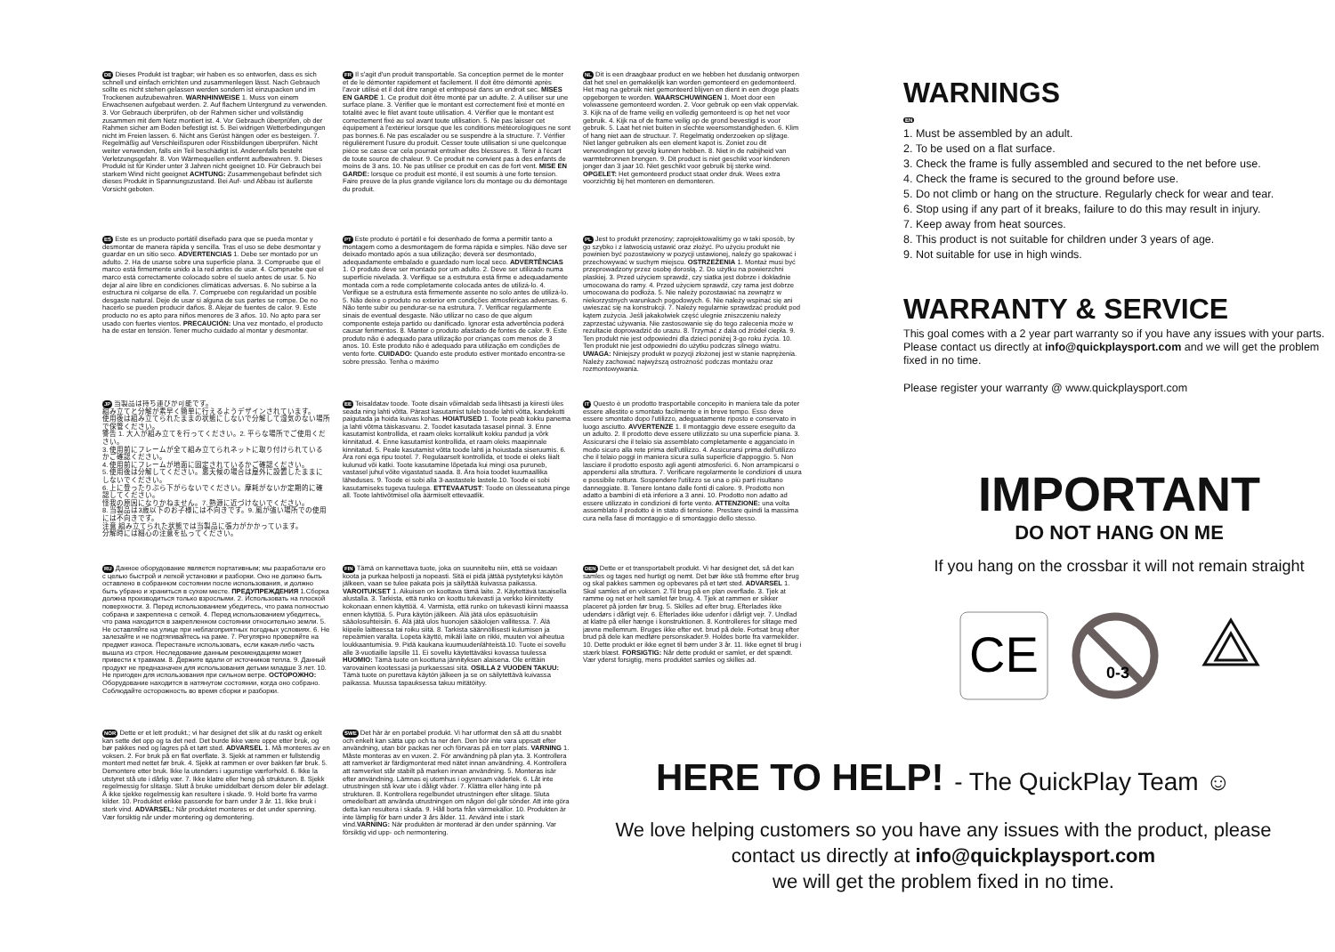DE Dieses Produkt ist tragbar; wir haben es so entworfen, dass es sich schnell und einfach errichten und zusammenlegen lässt. Nach Gebrauch sollte es nicht stehen gelassen werden sondern ist einzupacken und im Trockenen aufzubewahren. WARNHINWEISE 1. Muss von einem Erwachsenen aufgebaut werden. 2. Auf flachem Untergrund zu verwenden. 3. Vor Gebrauch überprüfen, ob der Rahmen sicher und vollständig zusammen mit dem Netz montiert ist. 4. Vor Gebrauch überprüfen, ob der Rahmen sicher am Boden befestigt ist. 5. Bei widrigen Wetterbedingungen nicht im Freien lassen. 6. Nicht ans Gerüst hängen oder es besteigen. 7. Regelmäßig auf Verschleißspuren oder Rissbildungen überprüfen. Nicht weiter verwenden, falls ein Teil beschädigt ist. Anderenfalls besteht Verletzungsgefahr. 8. Von Wärmequellen entfernt aufbewahren. 9. Dieses Produkt ist für Kinder unter 3 Jahren nicht geeignet 10. Für Gebrauch bei starkem Wind nicht geeignet ACHTUNG: Zusammengebaut befindet sich dieses Produkt in Spannungszustand. Bei Auf- und Abbau ist äußerste Vorsicht geboten.
FR Il s'agit d'un produit transportable. Sa conception permet de le monter et de le démonter rapidement et facilement. Il doit être démonté après l'avoir utilisé et il doit être rangé et entreposé dans un endroit sec. MISES EN GARDE 1. Ce produit doit être monté par un adulte. 2. A utiliser sur une surface plane. 3. Vérifier que le montant est correctement fixé et monté en totalité avec le filet avant toute utilisation. 4. Vérifier que le montant est correctement fixé au sol avant toute utilisation. 5. Ne pas laisser cet équipement à l'extérieur lorsque que les conditions météorologiques ne sont pas bonnes.6. Ne pas escalader ou se suspendre à la structure. 7. Vérifier régulièrement l'usure du produit. Cesser toute utilisation si une quelconque pièce se casse car cela pourrait entraîner des blessures. 8. Tenir à l'écart de toute source de chaleur. 9. Ce produit ne convient pas à des enfants de moins de 3 ans. 10. Ne pas utiliser ce produit en cas de fort vent. MISE EN GARDE: lorsque ce produit est monté, il est soumis à une forte tension. Faire preuve de la plus grande vigilance lors du montage ou du démontage du produit.
NL Dit is een draagbaar product en we hebben het dusdanig ontworpen dat het snel en gemakkelijk kan worden gemonteerd en gedemonteerd. Het mag na gebruik niet gemonteerd blijven en dient in een droge plaats opgeborgen te worden. WAARSCHUWINGEN 1. Moet door een volwassene gemonteerd worden. 2. Voor gebruik op een vlak oppervlak. 3. Kijk na of de frame veilig en volledig gemonteerd is op het net voor gebruik. 4. Kijk na of de frame veilig op de grond bevestigd is voor gebruik. 5. Laat het niet buiten in slechte weersomstandigheden. 6. Klim of hang niet aan de structuur. 7. Regelmatig onderzoeken op slijtage. Niet langer gebruiken als een element kapot is. Zoniet zou dit verwondingen tot gevolg kunnen hebben. 8. Niet in de nabijheid van warmtebronnen brengen. 9. Dit product is niet geschikt voor kinderen jonger dan 3 jaar 10. Niet geschikt voor gebruik bij sterke wind. OPGELET: Het gemonteerd product staat onder druk. Wees extra voorzichtig bij het monteren en demonteren.
ES Este es un producto portátil diseñado para que se pueda montar y desmontar de manera rápida y sencilla. Tras el uso se debe desmontar y guardar en un sitio seco. ADVERTENCIAS 1. Debe ser montado por un adulto. 2. Ha de usarse sobre una superficie plana. 3. Compruebe que el marco está firmemente unido a la red antes de usar. 4. Compruebe que el marco está correctamente colocado sobre el suelo antes de usar. 5. No dejar al aire libre en condiciones climáticas adversas. 6. No subirse a la estructura ni colgarse de ella. 7. Compruebe con regularidad un posible desgaste natural. Deje de usar si alguna de sus partes se rompe. De no hacerlo se pueden producir daños. 8. Alejar de fuentes de calor. 9. Este producto no es apto para niños menores de 3 años. 10. No apto para ser usado con fuertes vientos. PRECAUCIÓN: Una vez montado, el producto ha de estar en tensión. Tener mucho cuidado al montar y desmontar.
PT Este produto é portátil e foi desenhado de forma a permitir tanto a montagem como a desmontagem de forma rápida e simples. Não deve ser deixado montado após a sua utilização; deverá ser desmontado, adequadamente embalado e guardado num local seco. ADVERTÊNCIAS 1. O produto deve ser montado por um adulto. 2. Deve ser utilizado numa superfície nivelada. 3. Verifique se a estrutura está firme e adequadamente montada com a rede completamente colocada antes de utilizá-lo. 4. Verifique se a estrutura está firmemente assente no solo antes de utilizá-lo. 5. Não deixe o produto no exterior em condições atmosféricas adversas. 6. Não tente subir ou pendurar-se na estrutura. 7. Verificar regularmente sinais de eventual desgaste. Não utilizar no caso de que algum componente esteja partido ou danificado. Ignorar esta advertência poderá causar ferimentos. 8. Manter o produto afastado de fontes de calor. 9. Este produto não é adequado para utilização por crianças com menos de 3 anos. 10. Este produto não é adequado para utilização em condições de vento forte. CUIDADO: Quando este produto estiver montado encontra-se sobre pressão. Tenha o máximo
PL Jest to produkt przenośny; zaprojektowaliśmy go w taki sposób, by go szybko i z łatwością ustawić oraz złożyć. Po użyciu produkt nie powinien być pozostawiony w pozycji ustawionej, należy go spakować i przechowywać w suchym miejscu. OSTRZEŻENIA 1. Montaż musi być przeprowadzony przez osobę dorosłą. 2. Do użytku na powierzchni płaskiej. 3. Przed użyciem sprawdź, czy siatka jest dobrze i dokładnie umocowana do ramy. 4. Przed użyciem sprawdź, czy rama jest dobrze umocowana do podłoża. 5. Nie należy pozostawiać na zewnątrz w niekorzystnych warunkach pogodowych. 6. Nie należy wspinać się ani uwieszać się na konstrukcji. 7. Należy regularnie sprawdzać produkt pod kątem zużycia. Jeśli jakakolwiek część ulegnie zniszczeniu należy zaprzestać używania. Nie zastosowanie się do tego zalecenia może w rezultacie doprowadzić do urazu. 8. Trzymać z dala od źródeł ciepła. 9. Ten produkt nie jest odpowiedni dla dzieci poniżej 3-go roku życia. 10. Ten produkt nie jest odpowiedni do użytku podczas silnego wiatru. UWAGA: Niniejszy produkt w pozycji złożonej jest w stanie naprężenia. Należy zachować najwyższą ostrożność podczas montażu oraz rozmontowywania.
JP 当製品は持ち運びが可能です。
組み立てと分解が素早く簡単に行えるようデザインされています。
使用後は組み立てられたままの状態にしないで分解して湿気のない場所で保管ください。
警告 1. 大人が組み立てを行ってください。2. 平らな場所でご使用ください。
3. 使用前にフレームが全て組み立てられネットに取り付けられているかご確認ください。
4. 使用前にフレームが地面に固定されているかご確認ください。
5. 使用後は分解してください。悪天候の場合は屋外に設置したままにしないでください。
6. 上に登ったりぶら下がらないでください。摩耗がないか定期的に確認してください。
怪我の原因になりかねません。7. 熱源に近づけないでください。
8. 当製品は3歳以下のお子様には不向きです。9. 風が強い場所での使用には不向きです。
注意 組み立てられた状態では当製品に張力がかかっています。
分解時には細心の注意を払ってください。
EE Teisaldatav toode. Toote disain võimaldab seda lihtsasti ja kiiresti üles seada ning lahti võtta. Pärast kasutamist tuleb toode lahti võtta, kandekotti paigutada ja hoida kuivas kohas. HOIATUSED 1. Toote peab kokku panema ja lahti võtma täiskasvanu. 2. Toodet kasutada tasasel pinnal. 3. Enne kasutamist kontrollida, et raam oleks korralikult kokku pandud ja võrk kinnitatud. 4. Enne kasutamist kontrollida, et raam oleks maapinnale kinnitatud. 5. Peale kasutamist võtta toode lahti ja hoiustada siseruumis. 6. Ära roni ega ripu tootel. 7. Regulaarselt kontrollida, et toode ei oleks liialt kulunud või katki. Toote kasutamine lõpetada kui mingi osa puruneb, vastasel juhul võite vigastatud saada. 8. Ära hoia toodet kuumaallika läheduses. 9. Toode ei sobi alla 3-aastastele lastele.10. Toode ei sobi kasutamiseks tugeva tuulega. ETTEVAATUST: Toode on ülesseatuna pinge all. Toote lahtivõtmisel olla äärmiselt ettevaatlik.
IT Questo è un prodotto trasportabile concepito in maniera tale da poter essere allestito e smontato facilmente e in breve tempo. Esso deve essere smontato dopo l'utilizzo, adeguatamente riposto e conservato in luogo asciutto. AVVERTENZE 1. Il montaggio deve essere eseguito da un adulto. 2. Il prodotto deve essere utilizzato su una superficie piana. 3. Assicurarsi che il telaio sia assemblato completamente e agganciato in modo sicuro alla rete prima dell'utilizzo. 4. Assicurarsi prima dell'utilizzo che il telaio poggi in maniera sicura sulla superficie d'appoggio. 5. Non lasciare il prodotto esposto agli agenti atmosferici. 6. Non arrampicarsi o appendersi alla struttura. 7. Verificare regolarmente le condizioni di usura e possibile rottura. Sospendere l'utilizzo se una o più parti risultano danneggiate. 8. Tenere lontano dalle fonti di calore. 9. Prodotto non adatto a bambini di età inferiore a 3 anni. 10. Prodotto non adatto ad essere utilizzato in condizioni di forte vento. ATTENZIONE: una volta assemblato il prodotto è in stato di tensione. Prestare quindi la massima cura nella fase di montaggio e di smontaggio dello stesso.
RU Данное оборудование является портативным; мы разработали его с целью быстрой и легкой установки и разборки. Оно не должно быть оставлено в собранном состоянии после использования, и должно быть убрано и храниться в сухом месте. ПРЕДУПРЕЖДЕНИЯ 1.Сборка должна производиться только взрослыми. 2. Использовать на плоской поверхности. 3. Перед использованием убедитесь, что рама полностью собрана и закреплена с сеткой. 4. Перед использованием убедитесь, что рама находится в закрепленном состоянии относительно земли. 5. Не оставляйте на улице при неблагоприятных погодных условиях. 6. Не залезайте и не подтягивайтесь на раме. 7. Регулярно проверяйте на предмет износа. Перестаньте использовать, если какая-либо часть вышла из строя. Неследование данным рекомендациям может привести к травмам. 8. Держите вдали от источников тепла. 9. Данный продукт не предназначен для использования детьми младше 3 лет. 10. Не пригоден для использования при сильном ветре. ОСТОРОЖНО: Оборудование находится в натянутом состоянии, когда оно собрано. Соблюдайте осторожность во время сборки и разборки.
FIN Tämä on kannettava tuote, joka on suunniteltu niin, että se voidaan koota ja purkaa helposti ja nopeasti. Sitä ei pidä jättää pystytetyksi käytön jälkeen, vaan se tulee pakata pois ja säilyttää kuivassa paikassa. VAROITUKSET 1. Aikuisen on koottava tämä laite. 2. Käytettävä tasaisella alustalla. 3. Tarkista, että runko on koottu tukevasti ja verkko kiinnitetty kokonaan ennen käyttöä. 4. Varmista, että runko on tukevasti kiinni maassa ennen käyttöä. 5. Pura käytön jälkeen. Älä jätä ulos epäsuotuisiin sääolosuhteisiin. 6. Älä jätä ulos huonojen sääolojen vallitessa. 7. Älä kiipeile laitteessa tai roiku siitä. 8. Tarkista säännöllisesti kulumisen ja repeämien varalta. Lopeta käyttö, mikäli laite on rikki, muuten voi aiheutua loukkaantumisia. 9. Pidä kaukana kuumuudenlähteistä.10. Tuote ei sovellu alle 3-vuotiaille lapsille 11. Ei sovellu käytettäväksi kovassa tuulessa HUOMIO: Tämä tuote on koottuna jännityksen alaisena. Ole erittäin varovainen kootessasi ja purkaessasi sitä. OSILLA 2 VUODEN TAKUU: Tämä tuote on purettava käytön jälkeen ja se on säilytettävä kuivassa paikassa. Muussa tapauksessa takuu mitätöityy.
DEN Dette er et transportabelt produkt. Vi har designet det, så det kan samles og tages ned hurtigt og nemt. Det bør ikke stå fremme efter brug og skal pakkes sammen og opbevares på et tørt sted. ADVARSEL 1. Skal samles af en voksen. 2.Til brug på en plan overflade. 3. Tjek at ramme og net er helt samlet før brug. 4. Tjek at rammen er sikker placeret på jorden før brug. 5. Skilles ad efter brug. Efterlades ikke udendørs i dårligt vejr. 6. Efterlades ikke udenfor i dårligt vejr. 7. Undlad at klatre på eller hænge i konstruktionen. 8. Kontrolleres for slitage med jævne mellemrum. Bruges ikke efter evt. brud på dele. Fortsat brug efter brud på dele kan medføre personskader.9. Holdes borte fra varmekilder. 10. Dette produkt er ikke egnet til børn under 3 år. 11. Ikke egnet til brug i stærk blæst. FORSIGTIG: Når dette produkt er samlet, er det spændt. Vær yderst forsigtig, mens produktet samles og skilles ad.
NOR Dette er et lett produkt.; vi har designet det slik at du raskt og enkelt kan sette det opp og ta det ned. Det burde ikke være oppe etter bruk, og bør pakkes ned og lagres på et tørt sted. ADVARSEL 1. Må monteres av en voksen. 2. For bruk på en flat overflate. 3. Sjekk at rammen er fullstendig montert med nettet før bruk. 4. Sjekk at rammen er over bakken før bruk. 5. Demontere etter bruk. Ikke la utendørs i ugunstige værforhold. 6. Ikke la utstyret stå ute i dårlig vær. 7. Ikke klatre eller heng på strukturen. 8. Sjekk regelmessig for slitasje. Slutt å bruke umiddelbart dersom deler blir ødelagt. Å ikke sjekke regelmessig kan resultere i skade. 9. Hold borte fra varme kilder. 10. Produktet erikke passende for barn under 3 år. 11. Ikke bruk i sterk vind. ADVARSEL: Når produktet monteres er det under spenning. Vær forsiktig når under montering og demontering.
SWE Det här är en portabel produkt. Vi har utformat den så att du snabbt och enkelt kan sätta upp och ta ner den. Den bör inte vara uppsatt efter användning, utan bör packas ner och förvaras på en torr plats. VARNING 1. Måste monteras av en vuxen. 2. För användning på plan yta. 3. Kontrollera att ramverket är färdigmonterat med nätet innan användning. 4. Kontrollera att ramverket står stabilt på marken innan användning. 5. Monteras isär efter användning. Lämnas ej utomhus i ogynnsam väderlek. 6. Låt inte utrustningen stå kvar ute i dåligt väder. 7. Klättra eller häng inte på strukturen. 8. Kontrollera regelbundet utrustningen efter slitage. Sluta omedelbart att använda utrustningen om någon del går sönder. Att inte göra detta kan resultera i skada. 9. Håll borta från värmekällor. 10. Produkten är inte lämplig för barn under 3 års ålder. 11. Använd inte i stark vind.VARNING: När produkten är monterad är den under spänning. Var försiktig vid upp- och nermontering.
WARNINGS
EN
1. Must be assembled by an adult.
2. To be used on a flat surface.
3. Check the frame is fully assembled and secured to the net before use.
4. Check the frame is secured to the ground before use.
5. Do not climb or hang on the structure. Regularly check for wear and tear.
6. Stop using if any part of it breaks, failure to do this may result in injury.
7. Keep away from heat sources.
8. This product is not suitable for children under 3 years of age.
9. Not suitable for use in high winds.
WARRANTY & SERVICE
This goal comes with a 2 year part warranty so if you have any issues with your parts. Please contact us directly at info@quickplaysport.com and we will get the problem fixed in no time.
Please register your warranty @ www.quickplaysport.com
IMPORTANT
DO NOT HANG ON ME
If you hang on the crossbar it will not remain straight
CE
0-3
HERE TO HELP! - The QuickPlay Team ☺
We love helping customers so you have any issues with the product, please contact us directly at info@quickplaysport.com
we will get the problem fixed in no time.